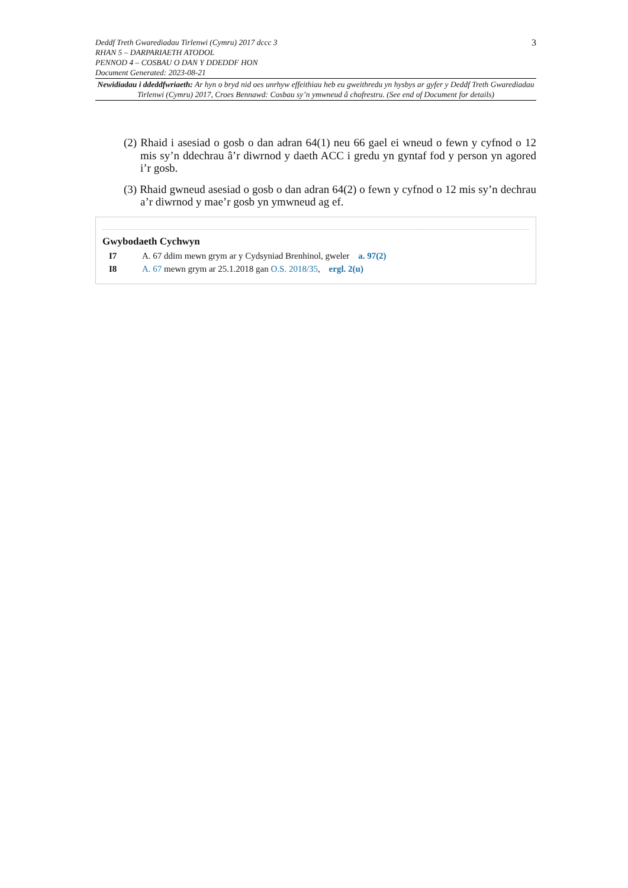3
Deddf Treth Gwarediadau Tirlenwi (Cymru) 2017 dccc 3
RHAN 5 – DARPARIAETH ATODOL
PENNOD 4 – COSBAU O DAN Y DDEDDF HON
Document Generated: 2023-08-21
Newidiadau i ddeddfwriaeth: Ar hyn o bryd nid oes unrhyw effeithiau heb eu gweithredu yn hysbys ar gyfer y Deddf Treth Gwarediadau Tirlenwi (Cymru) 2017, Croes Bennawd: Cosbau sy’n ymwneud â chofrestru. (See end of Document for details)
(2) Rhaid i asesiad o gosb o dan adran 64(1) neu 66 gael ei wneud o fewn y cyfnod o 12 mis sy’n ddechrau â’r diwrnod y daeth ACC i gredu yn gyntaf fod y person yn agored i’r gosb.
(3) Rhaid gwneud asesiad o gosb o dan adran 64(2) o fewn y cyfnod o 12 mis sy’n dechrau a’r diwrnod y mae’r gosb yn ymwneud ag ef.
Gwybodaeth Cychwyn
I7 A. 67 ddim mewn grym ar y Cydsyniad Brenhinol, gweler a. 97(2)
I8 A. 67 mewn grym ar 25.1.2018 gan O.S. 2018/35, ergl. 2(u)